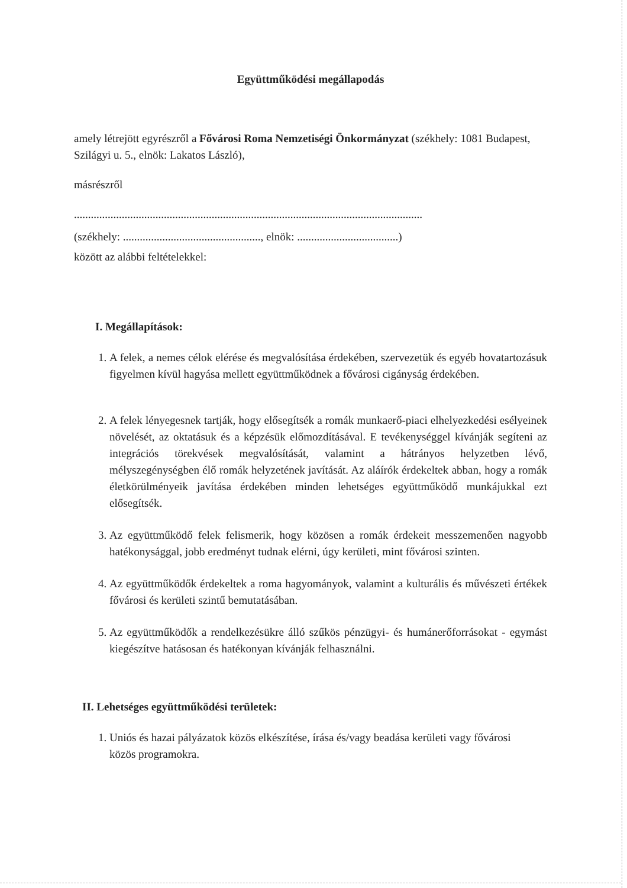Együttműködési megállapodás
amely létrejött egyrészről a Fővárosi Roma Nemzetiségi Önkormányzat (székhely: 1081 Budapest, Szilágyi u. 5., elnök: Lakatos László),
másrészről
............................................................................................................................
(székhely: ................................................., elnök: ....................................)
között az alábbi feltételekkel:
I. Megállapítások:
1. A felek, a nemes célok elérése és megvalósítása érdekében, szervezetük és egyéb hovatartozásuk figyelmen kívül hagyása mellett együttműködnek a fővárosi cigányság érdekében.
2. A felek lényegesnek tartják, hogy elősegítsék a romák munkaerő-piaci elhelyezkedési esélyeinek növelését, az oktatásuk és a képzésük előmozdításával. E tevékenységgel kívánják segíteni az integrációs törekvések megvalósítását, valamint a hátrányos helyzetben lévő, mélyszegénységben élő romák helyzetének javítását. Az aláírók érdekeltek abban, hogy a romák életkörülményeik javítása érdekében minden lehetséges együttműködő munkájukkal ezt elősegítsék.
3. Az együttműködő felek felismerik, hogy közösen a romák érdekeit messzemenően nagyobb hatékonysággal, jobb eredményt tudnak elérni, úgy kerületi, mint fővárosi szinten.
4. Az együttműködők érdekeltek a roma hagyományok, valamint a kulturális és művészeti értékek fővárosi és kerületi szintű bemutatásában.
5. Az együttműködők a rendelkezésükre álló szűkös pénzügyi- és humánerőforrásokat - egymást kiegészítve hatásosan és hatékonyan kívánják felhasználni.
II. Lehetséges együttműködési területek:
1. Uniós és hazai pályázatok közös elkészítése, írása és/vagy beadása kerületi vagy fővárosi közös programokra.